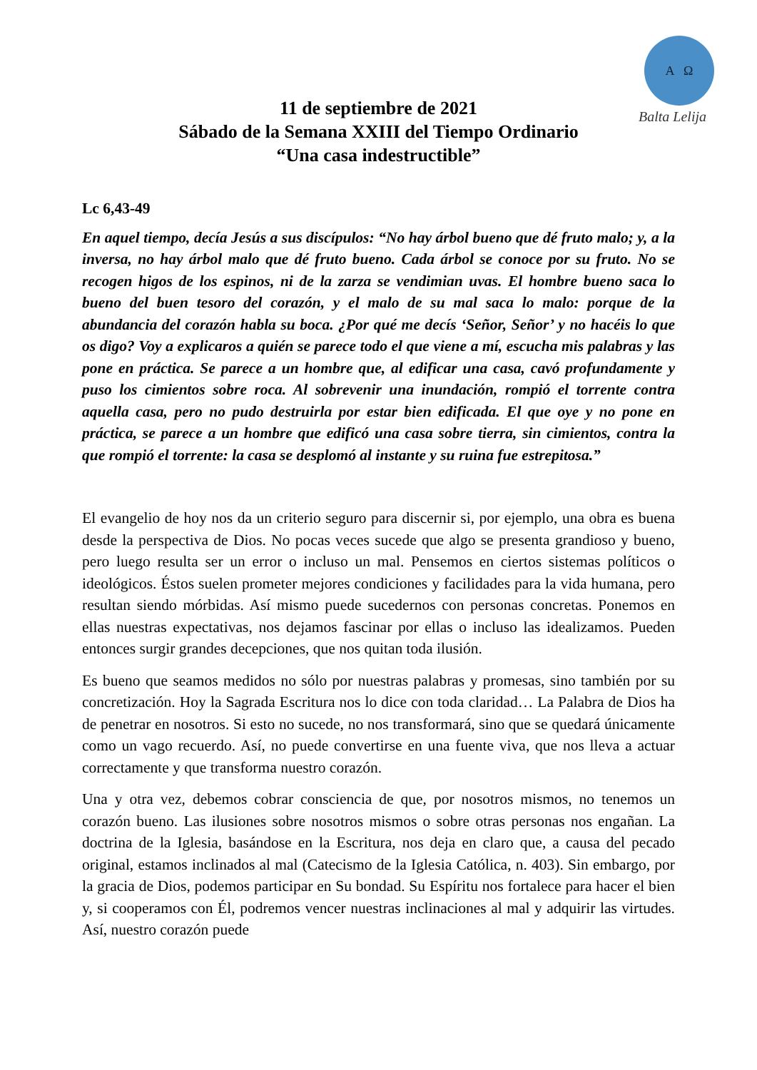Α Ω
Balta Lelija
11 de septiembre de 2021
Sábado de la Semana XXIII del Tiempo Ordinario
“Una casa indestructible”
Lc 6,43-49
En aquel tiempo, decía Jesús a sus discípulos: “No hay árbol bueno que dé fruto malo; y, a la inversa, no hay árbol malo que dé fruto bueno. Cada árbol se conoce por su fruto. No se recogen higos de los espinos, ni de la zarza se vendimian uvas. El hombre bueno saca lo bueno del buen tesoro del corazón, y el malo de su mal saca lo malo: porque de la abundancia del corazón habla su boca. ¿Por qué me decís ‘Señor, Señor’ y no hacéis lo que os digo? Voy a explicaros a quién se parece todo el que viene a mí, escucha mis palabras y las pone en práctica. Se parece a un hombre que, al edificar una casa, cavó profundamente y puso los cimientos sobre roca. Al sobrevenir una inundación, rompió el torrente contra aquella casa, pero no pudo destruirla por estar bien edificada. El que oye y no pone en práctica, se parece a un hombre que edificó una casa sobre tierra, sin cimientos, contra la que rompió el torrente: la casa se desplomó al instante y su ruina fue estrepitosa.”
El evangelio de hoy nos da un criterio seguro para discernir si, por ejemplo, una obra es buena desde la perspectiva de Dios. No pocas veces sucede que algo se presenta grandioso y bueno, pero luego resulta ser un error o incluso un mal. Pensemos en ciertos sistemas políticos o ideológicos. Éstos suelen prometer mejores condiciones y facilidades para la vida humana, pero resultan siendo mórbidas. Así mismo puede sucedernos con personas concretas. Ponemos en ellas nuestras expectativas, nos dejamos fascinar por ellas o incluso las idealizamos. Pueden entonces surgir grandes decepciones, que nos quitan toda ilusión.
Es bueno que seamos medidos no sólo por nuestras palabras y promesas, sino también por su concretización. Hoy la Sagrada Escritura nos lo dice con toda claridad… La Palabra de Dios ha de penetrar en nosotros. Si esto no sucede, no nos transformará, sino que se quedará únicamente como un vago recuerdo. Así, no puede convertirse en una fuente viva, que nos lleva a actuar correctamente y que transforma nuestro corazón.
Una y otra vez, debemos cobrar consciencia de que, por nosotros mismos, no tenemos un corazón bueno. Las ilusiones sobre nosotros mismos o sobre otras personas nos engañan. La doctrina de la Iglesia, basándose en la Escritura, nos deja en claro que, a causa del pecado original, estamos inclinados al mal (Catecismo de la Iglesia Católica, n. 403). Sin embargo, por la gracia de Dios, podemos participar en Su bondad. Su Espíritu nos fortalece para hacer el bien y, si cooperamos con Él, podremos vencer nuestras inclinaciones al mal y adquirir las virtudes. Así, nuestro corazón puede